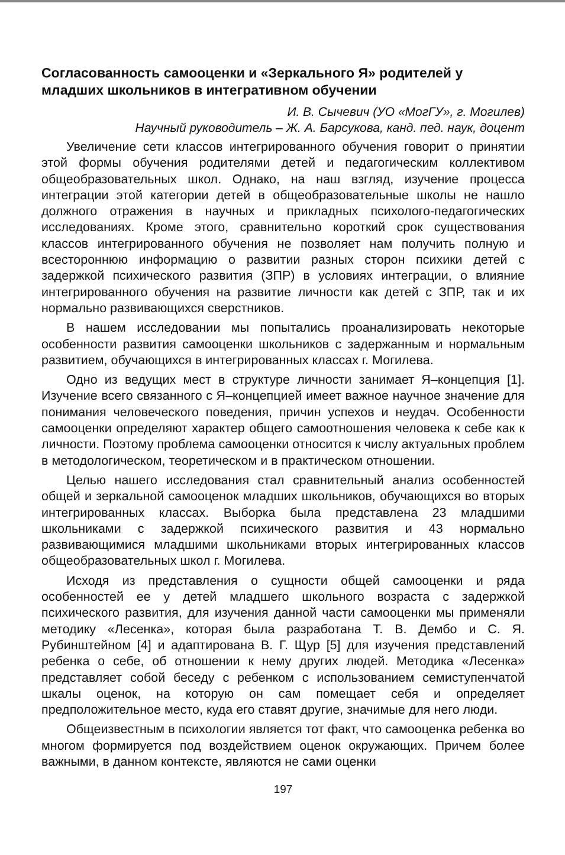Согласованность самооценки и «Зеркального Я» родителей у младших школьников в интегративном обучении
И. В. Сычевич (УО «МогГУ», г. Могилев)
Научный руководитель – Ж. А. Барсукова, канд. пед. наук, доцент
Увеличение сети классов интегрированного обучения говорит о принятии этой формы обучения родителями детей и педагогическим коллективом общеобразовательных школ. Однако, на наш взгляд, изучение процесса интеграции этой категории детей в общеобразовательные школы не нашло должного отражения в научных и прикладных психолого-педагогических исследованиях. Кроме этого, сравнительно короткий срок существования классов интегрированного обучения не позволяет нам получить полную и всестороннюю информацию о развитии разных сторон психики детей с задержкой психического развития (ЗПР) в условиях интеграции, о влияние интегрированного обучения на развитие личности как детей с ЗПР, так и их нормально развивающихся сверстников.
В нашем исследовании мы попытались проанализировать некоторые особенности развития самооценки школьников с задержанным и нормальным развитием, обучающихся в интегрированных классах г. Могилева.
Одно из ведущих мест в структуре личности занимает Я–концепция [1]. Изучение всего связанного с Я–концепцией имеет важное научное значение для понимания человеческого поведения, причин успехов и неудач. Особенности самооценки определяют характер общего самоотношения человека к себе как к личности. Поэтому проблема самооценки относится к числу актуальных проблем в методологическом, теоретическом и в практическом отношении.
Целью нашего исследования стал сравнительный анализ особенностей общей и зеркальной самооценок младших школьников, обучающихся во вторых интегрированных классах. Выборка была представлена 23 младшими школьниками с задержкой психического развития и 43 нормально развивающимися младшими школьниками вторых интегрированных классов общеобразовательных школ г. Могилева.
Исходя из представления о сущности общей самооценки и ряда особенностей ее у детей младшего школьного возраста с задержкой психического развития, для изучения данной части самооценки мы применяли методику «Лесенка», которая была разработана Т. В. Дембо и С. Я. Рубинштейном [4] и адаптирована В. Г. Щур [5] для изучения представлений ребенка о себе, об отношении к нему других людей. Методика «Лесенка» представляет собой беседу с ребенком с использованием семиступенчатой шкалы оценок, на которую он сам помещает себя и определяет предположительное место, куда его ставят другие, значимые для него люди.
Общеизвестным в психологии является тот факт, что самооценка ребенка во многом формируется под воздействием оценок окружающих. Причем более важными, в данном контексте, являются не сами оценки
197